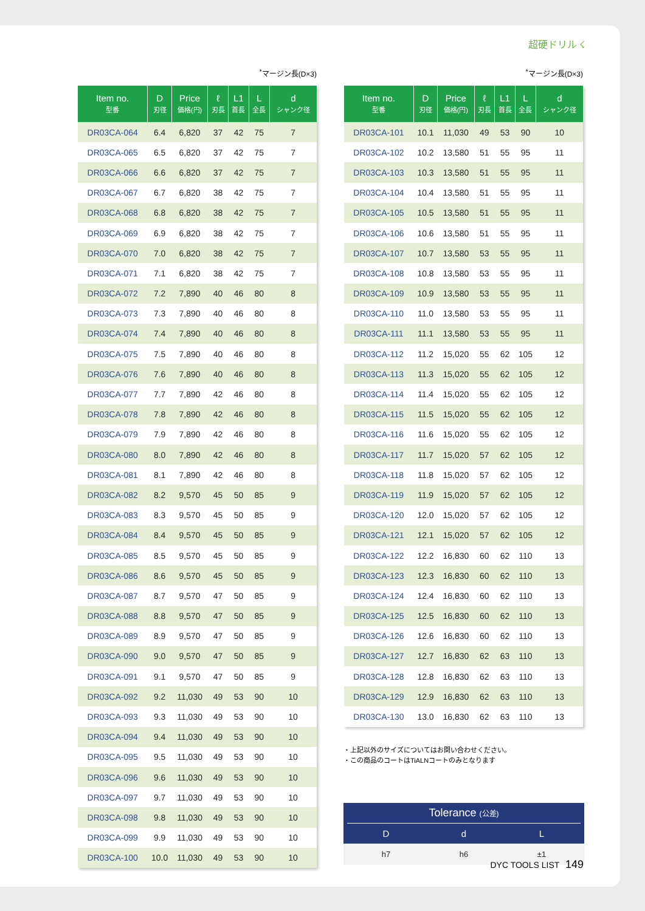超硬ドリル ☇
<sup>*</sup> マージン長(D×3)
| Item no. 型番 | D 刃径 | Price 価格(円) | ℓ 刃長 | L1 首長 | L 全長 | d シャンク径 |
| --- | --- | --- | --- | --- | --- | --- |
| DR03CA-064 | 6.4 | 6,820 | 37 | 42 | 75 | 7 |
| DR03CA-065 | 6.5 | 6,820 | 37 | 42 | 75 | 7 |
| DR03CA-066 | 6.6 | 6,820 | 37 | 42 | 75 | 7 |
| DR03CA-067 | 6.7 | 6,820 | 38 | 42 | 75 | 7 |
| DR03CA-068 | 6.8 | 6,820 | 38 | 42 | 75 | 7 |
| DR03CA-069 | 6.9 | 6,820 | 38 | 42 | 75 | 7 |
| DR03CA-070 | 7.0 | 6,820 | 38 | 42 | 75 | 7 |
| DR03CA-071 | 7.1 | 6,820 | 38 | 42 | 75 | 7 |
| DR03CA-072 | 7.2 | 7,890 | 40 | 46 | 80 | 8 |
| DR03CA-073 | 7.3 | 7,890 | 40 | 46 | 80 | 8 |
| DR03CA-074 | 7.4 | 7,890 | 40 | 46 | 80 | 8 |
| DR03CA-075 | 7.5 | 7,890 | 40 | 46 | 80 | 8 |
| DR03CA-076 | 7.6 | 7,890 | 40 | 46 | 80 | 8 |
| DR03CA-077 | 7.7 | 7,890 | 42 | 46 | 80 | 8 |
| DR03CA-078 | 7.8 | 7,890 | 42 | 46 | 80 | 8 |
| DR03CA-079 | 7.9 | 7,890 | 42 | 46 | 80 | 8 |
| DR03CA-080 | 8.0 | 7,890 | 42 | 46 | 80 | 8 |
| DR03CA-081 | 8.1 | 7,890 | 42 | 46 | 80 | 8 |
| DR03CA-082 | 8.2 | 9,570 | 45 | 50 | 85 | 9 |
| DR03CA-083 | 8.3 | 9,570 | 45 | 50 | 85 | 9 |
| DR03CA-084 | 8.4 | 9,570 | 45 | 50 | 85 | 9 |
| DR03CA-085 | 8.5 | 9,570 | 45 | 50 | 85 | 9 |
| DR03CA-086 | 8.6 | 9,570 | 45 | 50 | 85 | 9 |
| DR03CA-087 | 8.7 | 9,570 | 47 | 50 | 85 | 9 |
| DR03CA-088 | 8.8 | 9,570 | 47 | 50 | 85 | 9 |
| DR03CA-089 | 8.9 | 9,570 | 47 | 50 | 85 | 9 |
| DR03CA-090 | 9.0 | 9,570 | 47 | 50 | 85 | 9 |
| DR03CA-091 | 9.1 | 9,570 | 47 | 50 | 85 | 9 |
| DR03CA-092 | 9.2 | 11,030 | 49 | 53 | 90 | 10 |
| DR03CA-093 | 9.3 | 11,030 | 49 | 53 | 90 | 10 |
| DR03CA-094 | 9.4 | 11,030 | 49 | 53 | 90 | 10 |
| DR03CA-095 | 9.5 | 11,030 | 49 | 53 | 90 | 10 |
| DR03CA-096 | 9.6 | 11,030 | 49 | 53 | 90 | 10 |
| DR03CA-097 | 9.7 | 11,030 | 49 | 53 | 90 | 10 |
| DR03CA-098 | 9.8 | 11,030 | 49 | 53 | 90 | 10 |
| DR03CA-099 | 9.9 | 11,030 | 49 | 53 | 90 | 10 |
| DR03CA-100 | 10.0 | 11,030 | 49 | 53 | 90 | 10 |
<sup>*</sup> マージン長(D×3)
| Item no. 型番 | D 刃径 | Price 価格(円) | ℓ 刃長 | L1 首長 | L 全長 | d シャンク径 |
| --- | --- | --- | --- | --- | --- | --- |
| DR03CA-101 | 10.1 | 11,030 | 49 | 53 | 90 | 10 |
| DR03CA-102 | 10.2 | 13,580 | 51 | 55 | 95 | 11 |
| DR03CA-103 | 10.3 | 13,580 | 51 | 55 | 95 | 11 |
| DR03CA-104 | 10.4 | 13,580 | 51 | 55 | 95 | 11 |
| DR03CA-105 | 10.5 | 13,580 | 51 | 55 | 95 | 11 |
| DR03CA-106 | 10.6 | 13,580 | 51 | 55 | 95 | 11 |
| DR03CA-107 | 10.7 | 13,580 | 53 | 55 | 95 | 11 |
| DR03CA-108 | 10.8 | 13,580 | 53 | 55 | 95 | 11 |
| DR03CA-109 | 10.9 | 13,580 | 53 | 55 | 95 | 11 |
| DR03CA-110 | 11.0 | 13,580 | 53 | 55 | 95 | 11 |
| DR03CA-111 | 11.1 | 13,580 | 53 | 55 | 95 | 11 |
| DR03CA-112 | 11.2 | 15,020 | 55 | 62 | 105 | 12 |
| DR03CA-113 | 11.3 | 15,020 | 55 | 62 | 105 | 12 |
| DR03CA-114 | 11.4 | 15,020 | 55 | 62 | 105 | 12 |
| DR03CA-115 | 11.5 | 15,020 | 55 | 62 | 105 | 12 |
| DR03CA-116 | 11.6 | 15,020 | 55 | 62 | 105 | 12 |
| DR03CA-117 | 11.7 | 15,020 | 57 | 62 | 105 | 12 |
| DR03CA-118 | 11.8 | 15,020 | 57 | 62 | 105 | 12 |
| DR03CA-119 | 11.9 | 15,020 | 57 | 62 | 105 | 12 |
| DR03CA-120 | 12.0 | 15,020 | 57 | 62 | 105 | 12 |
| DR03CA-121 | 12.1 | 15,020 | 57 | 62 | 105 | 12 |
| DR03CA-122 | 12.2 | 16,830 | 60 | 62 | 110 | 13 |
| DR03CA-123 | 12.3 | 16,830 | 60 | 62 | 110 | 13 |
| DR03CA-124 | 12.4 | 16,830 | 60 | 62 | 110 | 13 |
| DR03CA-125 | 12.5 | 16,830 | 60 | 62 | 110 | 13 |
| DR03CA-126 | 12.6 | 16,830 | 60 | 62 | 110 | 13 |
| DR03CA-127 | 12.7 | 16,830 | 62 | 63 | 110 | 13 |
| DR03CA-128 | 12.8 | 16,830 | 62 | 63 | 110 | 13 |
| DR03CA-129 | 12.9 | 16,830 | 62 | 63 | 110 | 13 |
| DR03CA-130 | 13.0 | 16,830 | 62 | 63 | 110 | 13 |
・上記以外のサイズについてはお問い合わせください。
・この商品のコートはTiALNコートのみとなります
Tolerance (公差)
D d L
h7 h6 ±1
DYC TOOLS LIST 149